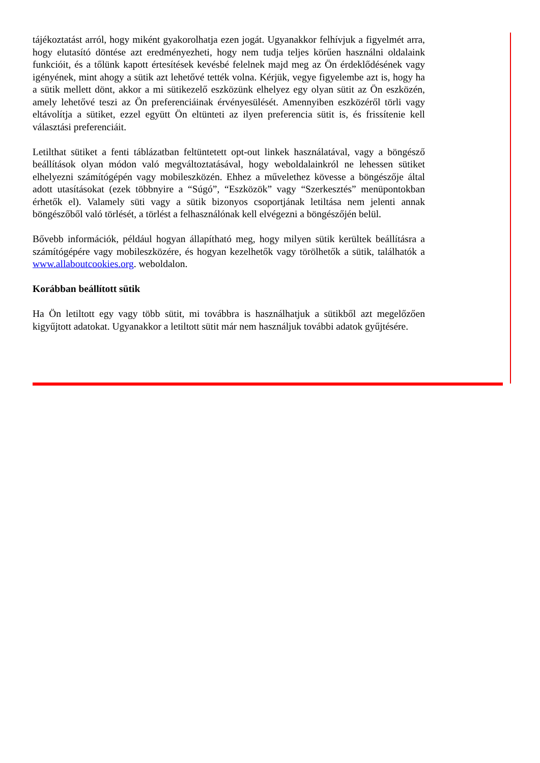tájékoztatást arról, hogy miként gyakorolhatja ezen jogát. Ugyanakkor felhívjuk a figyelmét arra, hogy elutasító döntése azt eredményezheti, hogy nem tudja teljes körűen használni oldalaink funkcióit, és a tőlünk kapott értesítések kevésbé felelnek majd meg az Ön érdeklődésének vagy igényének, mint ahogy a sütik azt lehetővé tették volna. Kérjük, vegye figyelembe azt is, hogy ha a sütik mellett dönt, akkor a mi sütikezelő eszközünk elhelyez egy olyan sütit az Ön eszközén, amely lehetővé teszi az Ön preferenciáinak érvényesülését. Amennyiben eszközéről törli vagy eltávolítja a sütiket, ezzel együtt Ön eltünteti az ilyen preferencia sütit is, és frissítenie kell választási preferenciáit.
Letilthat sütiket a fenti táblázatban feltüntetett opt-out linkek használatával, vagy a böngésző beállítások olyan módon való megváltoztatásával, hogy weboldalainkról ne lehessen sütiket elhelyezni számítógépén vagy mobileszközén. Ehhez a művelethez kövesse a böngészője által adott utasításokat (ezek többnyire a “Súgó”, “Eszközök” vagy “Szerkesztés” menüpontokban érhetők el). Valamely süti vagy a sütik bizonyos csoportjának letiltása nem jelenti annak böngészőből való törlését, a törlést a felhasználónak kell elvégezni a böngészőjén belül.
Bővebb információk, például hogyan állapítható meg, hogy milyen sütik kerültek beállításra a számítógépére vagy mobileszközére, és hogyan kezelhetők vagy törölhetők a sütik, találhatók a www.allaboutcookies.org. weboldalon.
Korábban beállított sütik
Ha Ön letiltott egy vagy több sütit, mi továbbra is használhatjuk a sütikből azt megelőzően kigyűjtott adatokat. Ugyanakkor a letiltott sütit már nem használjuk további adatok gyűjtésére.